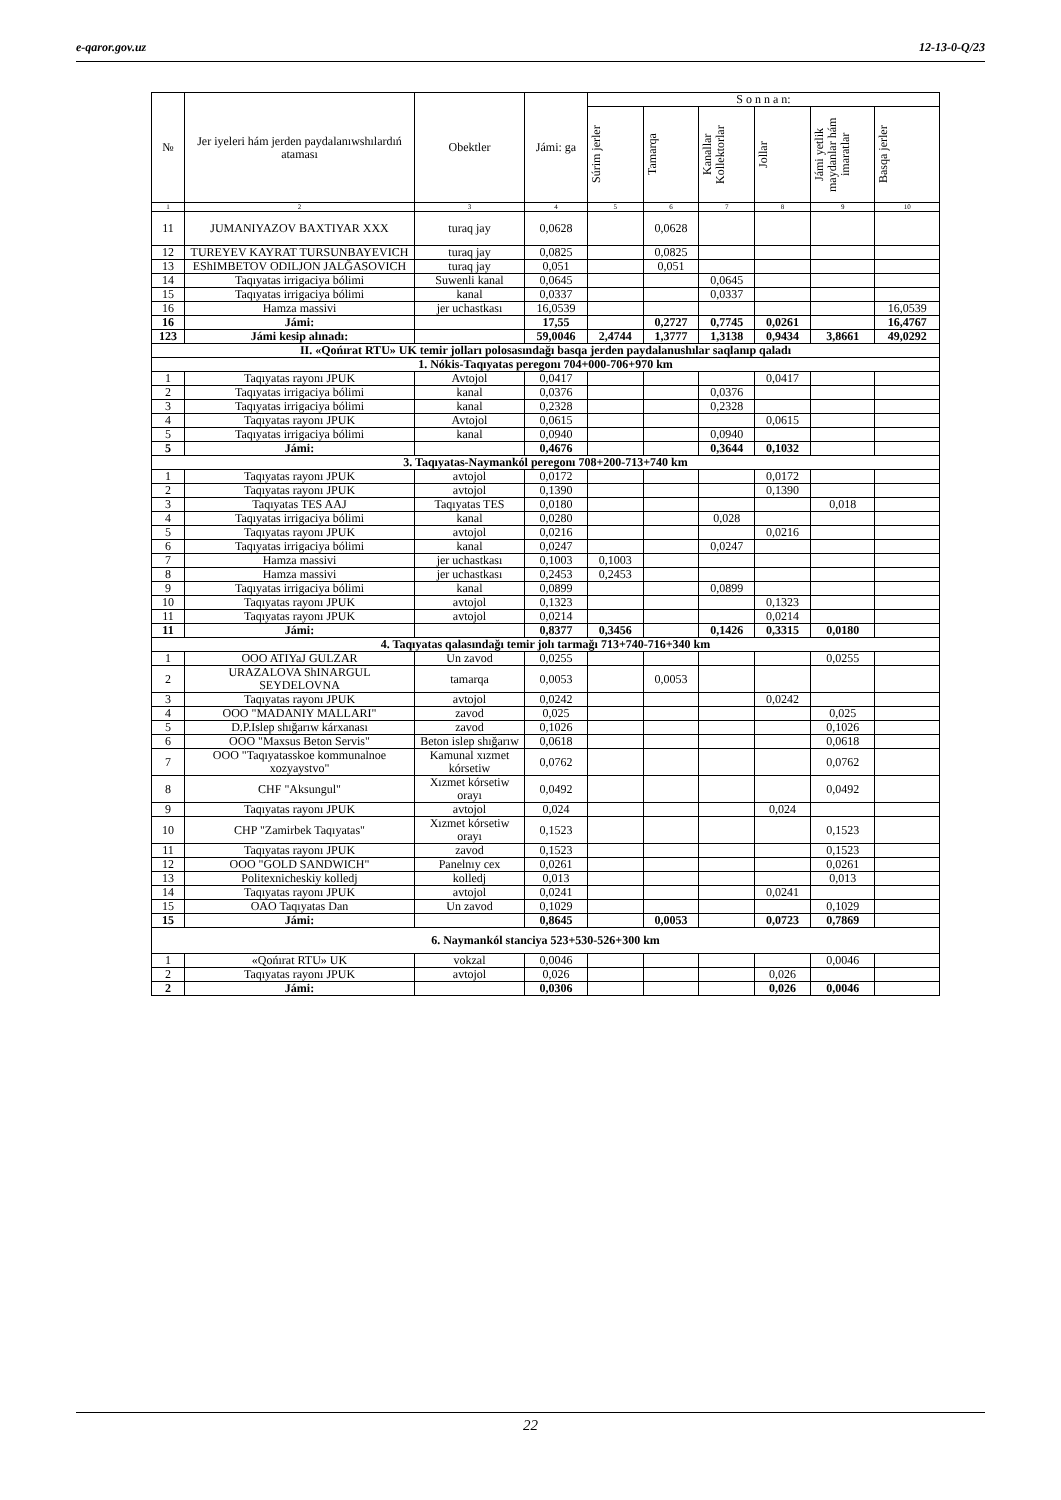e-qaror.gov.uz 12-13-0-Q/23
| № | Jer iyeleri hám jerden paydalanıwshılardıń ataması | Obektler | Jámi: ga | S o n n a n: | | | | | |
| --- | --- | --- | --- | --- | --- | --- | --- | --- | --- |
| | | | | Súrim jerler | Tamarqa | Kanallar Kollektorlar | Jollar | Jámi yetlik maydanlar hám imaratlar | Basqa jerler |
| 1 | 2 | 3 | 4 | 5 | 6 | 7 | 8 | 9 | 10 |
| 11 | JUMANIYAZOV BAXTIYAR XXX | turaq jay | 0,0628 | | 0,0628 | | | | |
| 12 | TUREYEV KAYRAT TURSUNBAYEVICH | turaq jay | 0,0825 | | 0,0825 | | | | |
| 13 | EShIMBETOV ODILJON JALĞASOVICH | turaq jay | 0,051 | | 0,051 | | | | |
| 14 | Taqıyatas irrigaciya bólimi | Suwenli kanal | 0,0645 | | | 0,0645 | | | |
| 15 | Taqıyatas irrigaciya bólimi | kanal | 0,0337 | | | 0,0337 | | | |
| 16 | Hamza massivi | jer uchastkası | 16,0539 | | | | | | 16,0539 |
| 16 | Jámi: | | 17,55 | | 0,2727 | 0,7745 | 0,0261 | | 16,4767 |
| 123 | Jámi kesip alınadı: | | 59,0046 | 2,4744 | 1,3777 | 1,3138 | 0,9434 | 3,8661 | 49,0292 |
| II. «Qońırat RTU» UK temir jolları polosasındağı basqa jerden paydalanushılar saqlanıp qaladı | | | | | | | | | |
| 1. Nókis-Taqıyatas peregonı 704+000-706+970 km | | | | | | | | | |
| 1 | Taqıyatas rayonı JPUK | Avtojol | 0,0417 | | | | 0,0417 | | |
| 2 | Taqıyatas irrigaciya bólimi | kanal | 0,0376 | | | 0,0376 | | | |
| 3 | Taqıyatas irrigaciya bólimi | kanal | 0,2328 | | | 0,2328 | | | |
| 4 | Taqıyatas rayonı JPUK | Avtojol | 0,0615 | | | | 0,0615 | | |
| 5 | Taqıyatas irrigaciya bólimi | kanal | 0,0940 | | | 0,0940 | | | |
| 5 | Jámi: | | 0,4676 | | | 0,3644 | 0,1032 | | |
| 3. Taqıyatas-Naymankól peregonı 708+200-713+740 km | | | | | | | | | |
| 1 | Taqıyatas rayonı JPUK | avtojol | 0,0172 | | | | 0,0172 | | |
| 2 | Taqıyatas rayonı JPUK | avtojol | 0,1390 | | | | 0,1390 | | |
| 3 | Taqıyatas TES AAJ | Taqıyatas TES | 0,0180 | | | | | 0,018 | |
| 4 | Taqıyatas irrigaciya bólimi | kanal | 0,0280 | | | 0,028 | | | |
| 5 | Taqıyatas rayonı JPUK | avtojol | 0,0216 | | | | 0,0216 | | |
| 6 | Taqıyatas irrigaciya bólimi | kanal | 0,0247 | | | 0,0247 | | | |
| 7 | Hamza massivi | jer uchastkası | 0,1003 | 0,1003 | | | | | |
| 8 | Hamza massivi | jer uchastkası | 0,2453 | 0,2453 | | | | | |
| 9 | Taqıyatas irrigaciya bólimi | kanal | 0,0899 | | | 0,0899 | | | |
| 10 | Taqıyatas rayonı JPUK | avtojol | 0,1323 | | | | 0,1323 | | |
| 11 | Taqıyatas rayonı JPUK | avtojol | 0,0214 | | | | 0,0214 | | |
| 11 | Jámi: | | 0,8377 | 0,3456 | | 0,1426 | 0,3315 | 0,0180 | |
| 4. Taqıyatas qalasındağı temir jolı tarmağı 713+740-716+340 km | | | | | | | | | |
| 1 | OOO ATIYaJ GULZAR | Un zavod | 0,0255 | | | | | 0,0255 | |
| 2 | URAZALOVA ShINARGUL SEYDELOVNA | tamarqa | 0,0053 | | 0,0053 | | | | |
| 3 | Taqıyatas rayonı JPUK | avtojol | 0,0242 | | | | 0,0242 | | |
| 4 | OOO "MADANIY MALLARI" | zavod | 0,025 | | | | | 0,025 | |
| 5 | D.P.Islep shığarıw kárxanası | zavod | 0,1026 | | | | | 0,1026 | |
| 6 | OOO "Maxsus Beton Servis" | Beton islep shığarıw | 0,0618 | | | | | 0,0618 | |
| 7 | OOO "Taqıyatasskoe kommunalnoe xozyaystvo" | Kamunal xızmet kórsetiw | 0,0762 | | | | | 0,0762 | |
| 8 | CHF "Aksungul" | Xızmet kórsetiw orayı | 0,0492 | | | | | 0,0492 | |
| 9 | Taqıyatas rayonı JPUK | avtojol | 0,024 | | | | 0,024 | | |
| 10 | CHP "Zamirbek Taqıyatas" | Xızmet kórsetiw orayı | 0,1523 | | | | | 0,1523 | |
| 11 | Taqıyatas rayonı JPUK | zavod | 0,1523 | | | | | 0,1523 | |
| 12 | OOO "GOLD SANDWICH" | Panelnıy cex | 0,0261 | | | | | 0,0261 | |
| 13 | Politexnicheskiy kolledj | kolledj | 0,013 | | | | | 0,013 | |
| 14 | Taqıyatas rayonı JPUK | avtojol | 0,0241 | | | | 0,0241 | | |
| 15 | OAO Taqıyatas Dan | Un zavod | 0,1029 | | | | | 0,1029 | |
| 15 | Jámi: | | 0,8645 | | 0,0053 | | 0,0723 | 0,7869 | |
| 6. Naymankól stanciya 523+530-526+300 km | | | | | | | | | |
| 1 | «Qońırat RTU» UK | vokzal | 0,0046 | | | | | 0,0046 | |
| 2 | Taqıyatas rayonı JPUK | avtojol | 0,026 | | | | 0,026 | | |
| 2 | Jámi: | | 0,0306 | | | | 0,026 | 0,0046 | |
22